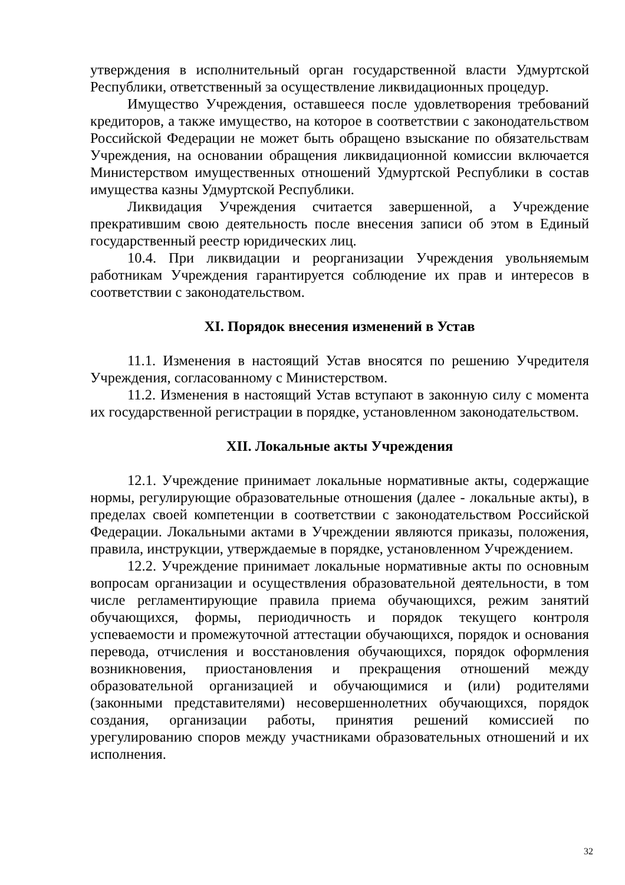утверждения в исполнительный орган государственной власти Удмуртской Республики, ответственный за осуществление ликвидационных процедур.
Имущество Учреждения, оставшееся после удовлетворения требований кредиторов, а также имущество, на которое в соответствии с законодательством Российской Федерации не может быть обращено взыскание по обязательствам Учреждения, на основании обращения ликвидационной комиссии включается Министерством имущественных отношений Удмуртской Республики в состав имущества казны Удмуртской Республики.
Ликвидация Учреждения считается завершенной, а Учреждение прекратившим свою деятельность после внесения записи об этом в Единый государственный реестр юридических лиц.
10.4. При ликвидации и реорганизации Учреждения увольняемым работникам Учреждения гарантируется соблюдение их прав и интересов в соответствии с законодательством.
XI. Порядок внесения изменений в Устав
11.1. Изменения в настоящий Устав вносятся по решению Учредителя Учреждения, согласованному с Министерством.
11.2. Изменения в настоящий Устав вступают в законную силу с момента их государственной регистрации в порядке, установленном законодательством.
XII. Локальные акты Учреждения
12.1. Учреждение принимает локальные нормативные акты, содержащие нормы, регулирующие образовательные отношения (далее - локальные акты), в пределах своей компетенции в соответствии с законодательством Российской Федерации. Локальными актами в Учреждении являются приказы, положения, правила, инструкции, утверждаемые в порядке, установленном Учреждением.
12.2. Учреждение принимает локальные нормативные акты по основным вопросам организации и осуществления образовательной деятельности, в том числе регламентирующие правила приема обучающихся, режим занятий обучающихся, формы, периодичность и порядок текущего контроля успеваемости и промежуточной аттестации обучающихся, порядок и основания перевода, отчисления и восстановления обучающихся, порядок оформления возникновения, приостановления и прекращения отношений между образовательной организацией и обучающимися и (или) родителями (законными представителями) несовершеннолетних обучающихся, порядок создания, организации работы, принятия решений комиссией по урегулированию споров между участниками образовательных отношений и их исполнения.
32